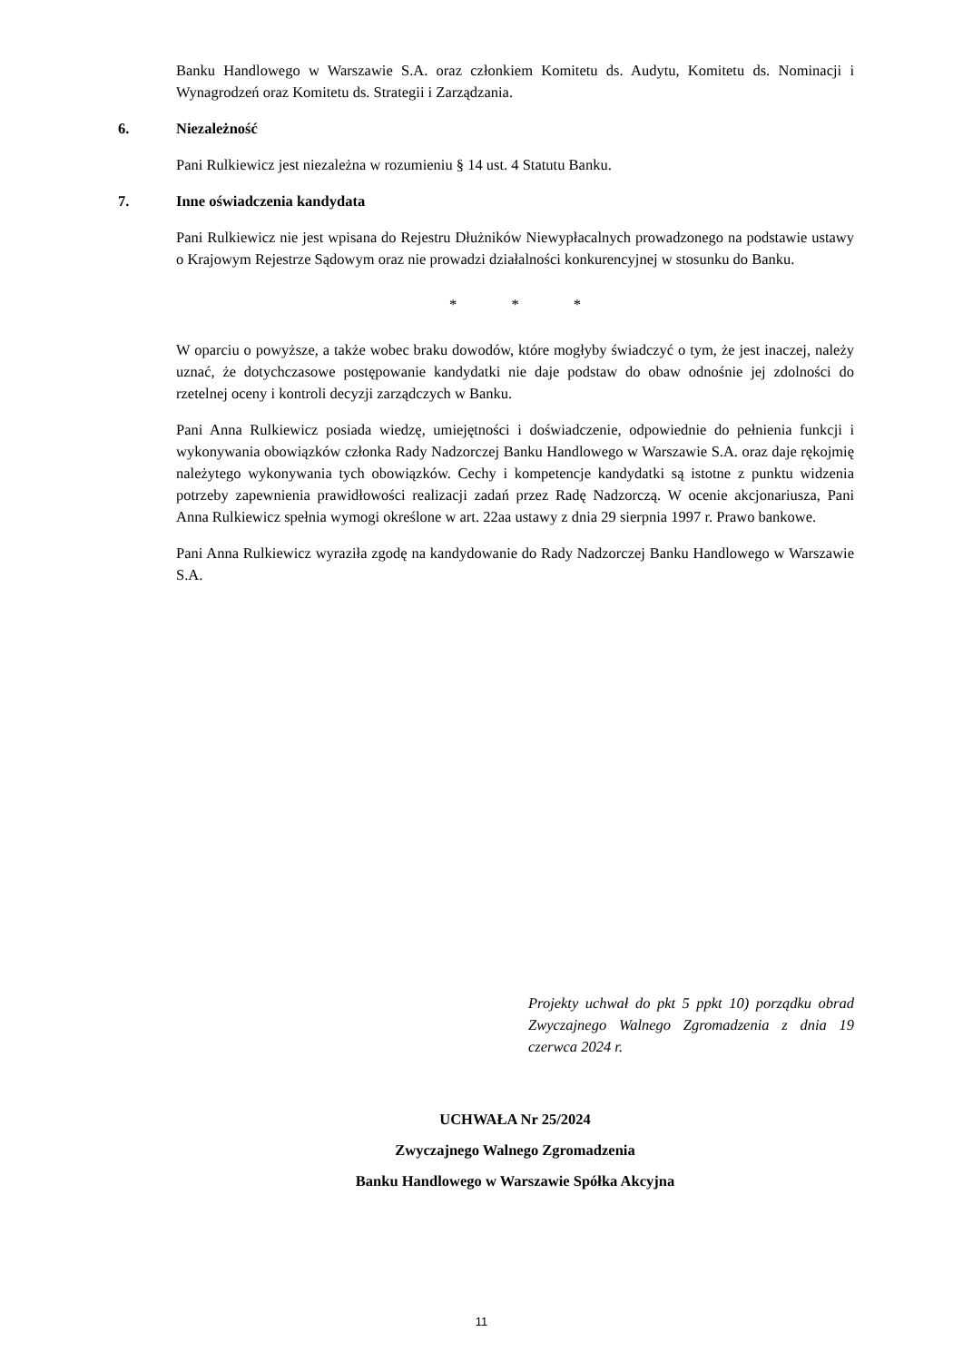Banku Handlowego w Warszawie S.A. oraz członkiem Komitetu ds. Audytu, Komitetu ds. Nominacji i Wynagrodzeń oraz Komitetu ds. Strategii i Zarządzania.
6. Niezależność
Pani Rulkiewicz jest niezależna w rozumieniu § 14 ust. 4 Statutu Banku.
7. Inne oświadczenia kandydata
Pani Rulkiewicz nie jest wpisana do Rejestru Dłużników Niewypłacalnych prowadzonego na podstawie ustawy o Krajowym Rejestrze Sądowym oraz nie prowadzi działalności konkurencyjnej w stosunku do Banku.
* * *
W oparciu o powyższe, a także wobec braku dowodów, które mogłyby świadczyć o tym, że jest inaczej, należy uznać, że dotychczasowe postępowanie kandydatki nie daje podstaw do obaw odnośnie jej zdolności do rzetelnej oceny i kontroli decyzji zarządczych w Banku.
Pani Anna Rulkiewicz posiada wiedzę, umiejętności i doświadczenie, odpowiednie do pełnienia funkcji i wykonywania obowiązków członka Rady Nadzorczej Banku Handlowego w Warszawie S.A. oraz daje rękojmię należytego wykonywania tych obowiązków. Cechy i kompetencje kandydatki są istotne z punktu widzenia potrzeby zapewnienia prawidłowości realizacji zadań przez Radę Nadzorczą. W ocenie akcjonariusza, Pani Anna Rulkiewicz spełnia wymogi określone w art. 22aa ustawy z dnia 29 sierpnia 1997 r. Prawo bankowe.
Pani Anna Rulkiewicz wyraziła zgodę na kandydowanie do Rady Nadzorczej Banku Handlowego w Warszawie S.A.
Projekty uchwał do pkt 5 ppkt 10) porządku obrad Zwyczajnego Walnego Zgromadzenia z dnia 19 czerwca 2024 r.
UCHWAŁA Nr 25/2024
Zwyczajnego Walnego Zgromadzenia
Banku Handlowego w Warszawie Spółka Akcyjna
11